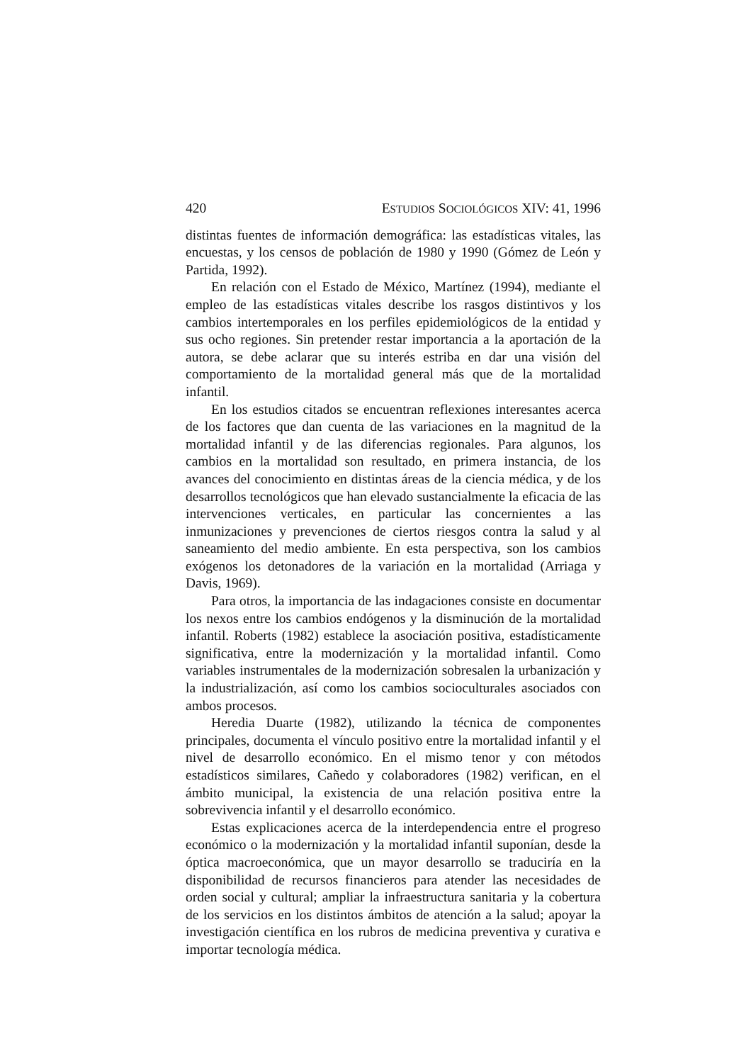420 ESTUDIOS SOCIOLÓGICOS XIV: 41, 1996
distintas fuentes de información demográfica: las estadísticas vitales, las encuestas, y los censos de población de 1980 y 1990 (Gómez de León y Partida, 1992).
En relación con el Estado de México, Martínez (1994), mediante el empleo de las estadísticas vitales describe los rasgos distintivos y los cambios intertemporales en los perfiles epidemiológicos de la entidad y sus ocho regiones. Sin pretender restar importancia a la aportación de la autora, se debe aclarar que su interés estriba en dar una visión del comportamiento de la mortalidad general más que de la mortalidad infantil.
En los estudios citados se encuentran reflexiones interesantes acerca de los factores que dan cuenta de las variaciones en la magnitud de la mortalidad infantil y de las diferencias regionales. Para algunos, los cambios en la mortalidad son resultado, en primera instancia, de los avances del conocimiento en distintas áreas de la ciencia médica, y de los desarrollos tecnológicos que han elevado sustancialmente la eficacia de las intervenciones verticales, en particular las concernientes a las inmunizaciones y prevenciones de ciertos riesgos contra la salud y al saneamiento del medio ambiente. En esta perspectiva, son los cambios exógenos los detonadores de la variación en la mortalidad (Arriaga y Davis, 1969).
Para otros, la importancia de las indagaciones consiste en documentar los nexos entre los cambios endógenos y la disminución de la mortalidad infantil. Roberts (1982) establece la asociación positiva, estadísticamente significativa, entre la modernización y la mortalidad infantil. Como variables instrumentales de la modernización sobresalen la urbanización y la industrialización, así como los cambios socioculturales asociados con ambos procesos.
Heredia Duarte (1982), utilizando la técnica de componentes principales, documenta el vínculo positivo entre la mortalidad infantil y el nivel de desarrollo económico. En el mismo tenor y con métodos estadísticos similares, Cañedo y colaboradores (1982) verifican, en el ámbito municipal, la existencia de una relación positiva entre la sobrevivencia infantil y el desarrollo económico.
Estas explicaciones acerca de la interdependencia entre el progreso económico o la modernización y la mortalidad infantil suponían, desde la óptica macroeconómica, que un mayor desarrollo se traduciría en la disponibilidad de recursos financieros para atender las necesidades de orden social y cultural; ampliar la infraestructura sanitaria y la cobertura de los servicios en los distintos ámbitos de atención a la salud; apoyar la investigación científica en los rubros de medicina preventiva y curativa e importar tecnología médica.